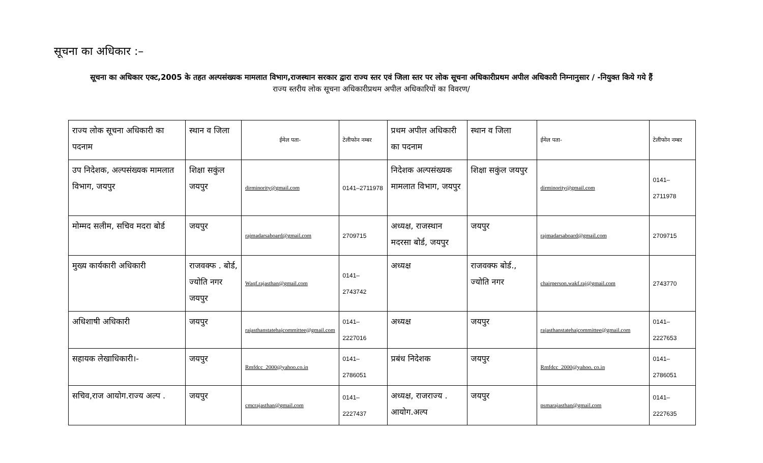सूचना का अधिकार :–
सूचना का अधिकार एक्ट,2005 के तहत अल्पसंख्यक मामलात विभाग,राजस्थान सरकार द्वारा राज्य स्तर एवं जिला स्तर पर लोक सूचना अधिकारीप्रथम अपील अधिकारी निम्नानुसार / -नियुक्त किये गये हैं
राज्य स्तरीय लोक सूचना अधिकारीप्रथम अपील अधिकारियों का विवरण/
| राज्य लोक सूचना अधिकारी का पदनाम | स्थान व जिला | ईमेल पता- | टेलीफोन नम्बर | प्रथम अपील अधिकारी का पदनाम | स्थान व जिला | ईमेल पता- | टेलीफोन नम्बर |
| उप निदेशक, अल्पसंख्यक मामलात विभाग, जयपुर | शिक्षा सकुंल जयपुर | dirminority@gmail.com | 0141–2711978 | निदेशक अल्पसंख्यक मामलात विभाग, जयपुर | शिक्षा सकुंल जयपुर | dirminority@gmail.com | 0141–2711978 |
| मोम्मद सलीम, सचिव मदरा बोर्ड | जयपुर | rajmadarsaboard@gmail.com | 2709715 | अध्यक्ष, राजस्थान मदरसा बोर्ड, जयपुर | जयपुर | rajmadarsaboard@gmail.com | 2709715 |
| मुख्य कार्यकारी अधिकारी | राजवक्फ . बोर्ड, ज्योति नगर जयपुर | Waqf.rajasthan@gmail.com | 0141–2743742 | अध्यक्ष | राजवक्फ बोर्ड., ज्योति नगर | chairperson.wakf.raj@gmail.com | 2743770 |
| अधिशाषी अधिकारी | जयपुर | rajasthanstatehajcommittee@gmail.com | 0141–2227016 | अध्यक्ष | जयपुर | rajasthanstatehajcommittee@gmail.com | 0141–2227653 |
| सहायक लेखाधिकारी।- | जयपुर | Rmfdcc_2000@yahoo.co.in | 0141–2786051 | प्रबंध निदेशक | जयपुर | Rmfdcc_2000@yahoo. co.in | 0141–2786051 |
| सचिव,राज आयोग.राज्य अल्प . | जयपुर | cmcrajasthan@gmail.com | 0141–2227437 | अध्यक्ष, राजराज्य . आयोग.अल्प | जयपुर | psmarajasthan@gmail.com | 0141–2227635 |